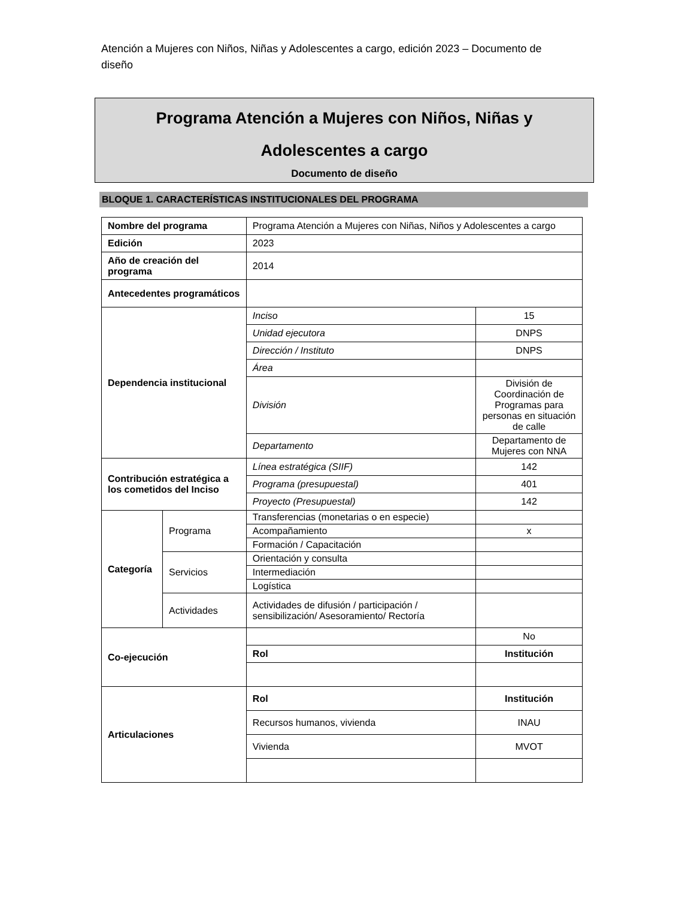Atención a Mujeres con Niños, Niñas y Adolescentes a cargo, edición 2023 – Documento de diseño
Programa Atención a Mujeres con Niños, Niñas y
Adolescentes a cargo
Documento de diseño
BLOQUE 1. CARACTERÍSTICAS INSTITUCIONALES DEL PROGRAMA
| Nombre del programa | | Programa Atención a Mujeres con Niñas, Niños y Adolescentes a cargo | |
| Edición | | 2023 | |
| Año de creación del programa | | 2014 | |
| Antecedentes programáticos | | | |
| Dependencia institucional | | Inciso | 15 |
| | | Unidad ejecutora | DNPS |
| | | Dirección / Instituto | DNPS |
| | | Área | |
| | | División | División de Coordinación de Programas para personas en situación de calle |
| | | Departamento | Departamento de Mujeres con NNA |
| Contribución estratégica a los cometidos del Inciso | | Línea estratégica (SIIF) | 142 |
| | | Programa (presupuestal) | 401 |
| | | Proyecto (Presupuestal) | 142 |
| Categoría | Programa | Transferencias (monetarias o en especie) | |
| | | Acompañamiento | x |
| | | Formación / Capacitación | |
| | Servicios | Orientación y consulta | |
| | | Intermediación | |
| | | Logística | |
| | Actividades | Actividades de difusión / participación / sensibilización/ Asesoramiento/ Rectoría | |
| Co-ejecución | | | No |
| | | Rol | Institución |
| Articulaciones | | Rol | Institución |
| | | Recursos humanos, vivienda | INAU |
| | | Vivienda | MVOT |